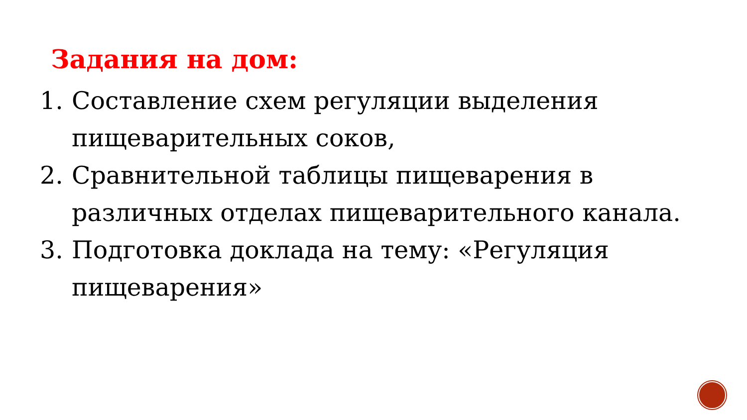Задания на дом:
1. Составление схем регуляции выделения пищеварительных соков,
2. Сравнительной таблицы пищеварения в различных отделах пищеварительного канала.
3. Подготовка доклада на тему: «Регуляция пищеварения»